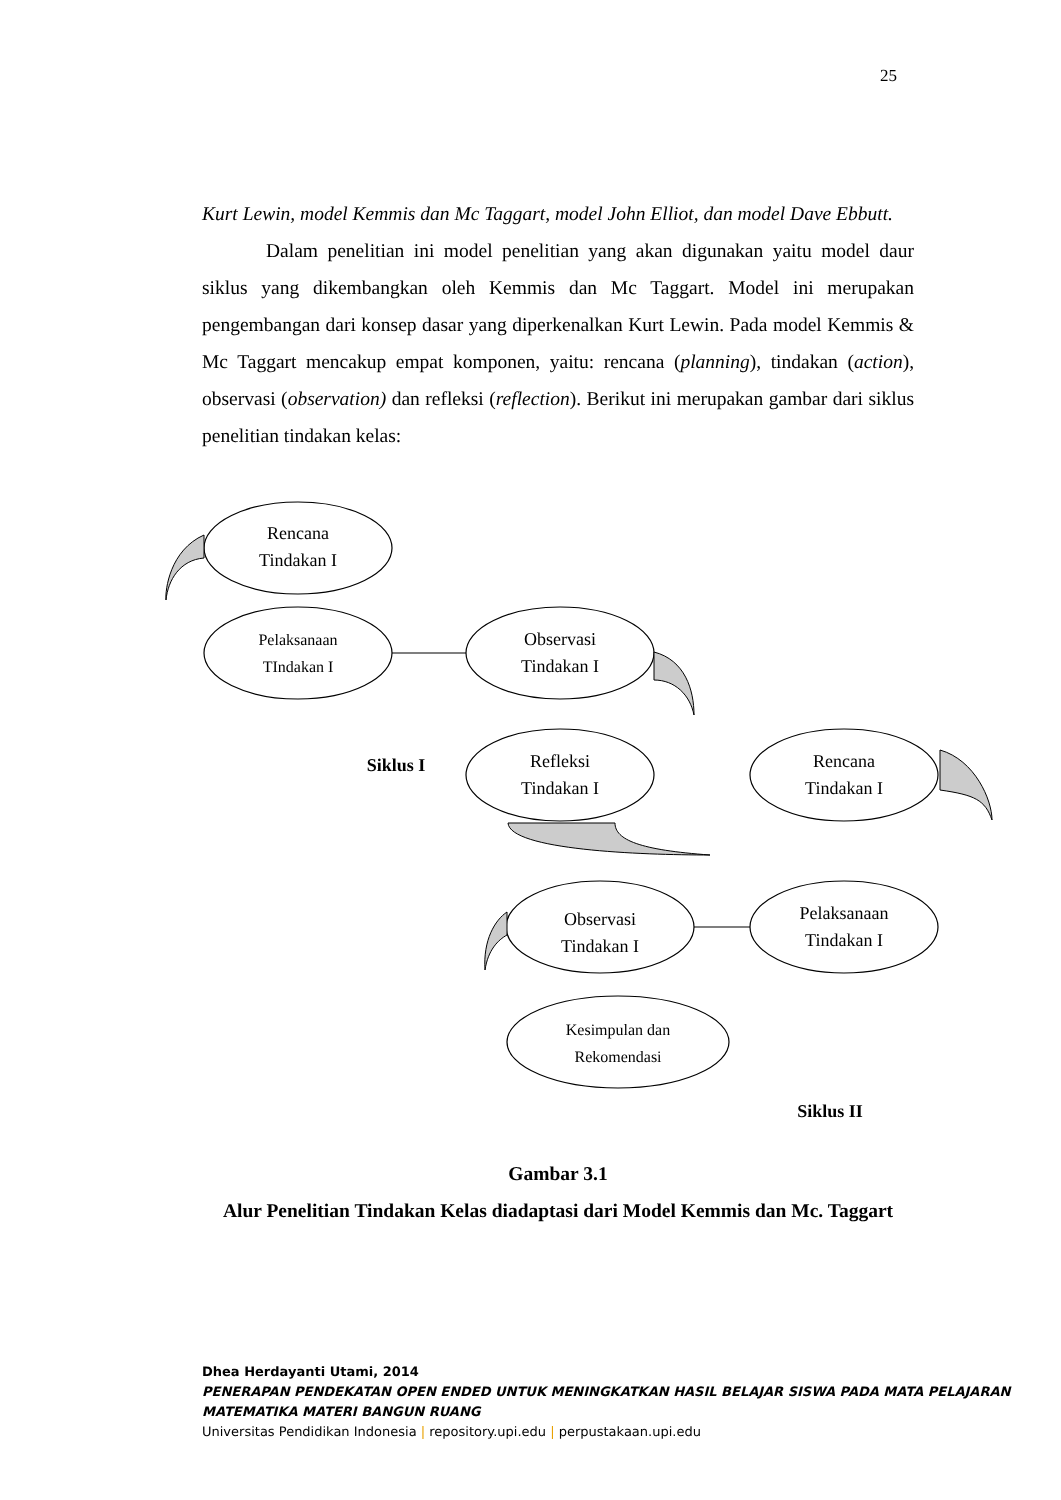25
Kurt Lewin, model Kemmis dan Mc Taggart, model John Elliot, dan model Dave Ebbutt.
Dalam penelitian ini model penelitian yang akan digunakan yaitu model daur siklus yang dikembangkan oleh Kemmis dan Mc Taggart. Model ini merupakan pengembangan dari konsep dasar yang diperkenalkan Kurt Lewin. Pada model Kemmis & Mc Taggart mencakup empat komponen, yaitu: rencana (planning), tindakan (action), observasi (observation) dan refleksi (reflection). Berikut ini merupakan gambar dari siklus penelitian tindakan kelas:
Rencana
Tindakan I
Pelaksanaan
TIndakan I
Observasi
Tindakan I
Refleksi
Tindakan I
Siklus I
Rencana
Tindakan I
Pelaksanaan
Tindakan I
Observasi
Tindakan I
Kesimpulan dan
Rekomendasi
Siklus II
Gambar 3.1
Alur Penelitian Tindakan Kelas diadaptasi dari Model Kemmis dan Mc. Taggart
Dhea Herdayanti Utami, 2014
PENERAPAN PENDEKATAN OPEN ENDED UNTUK MENINGKATKAN HASIL BELAJAR SISWA PADA MATA PELAJARAN MATEMATIKA MATERI BANGUN RUANG
Universitas Pendidikan Indonesia | repository.upi.edu | perpustakaan.upi.edu